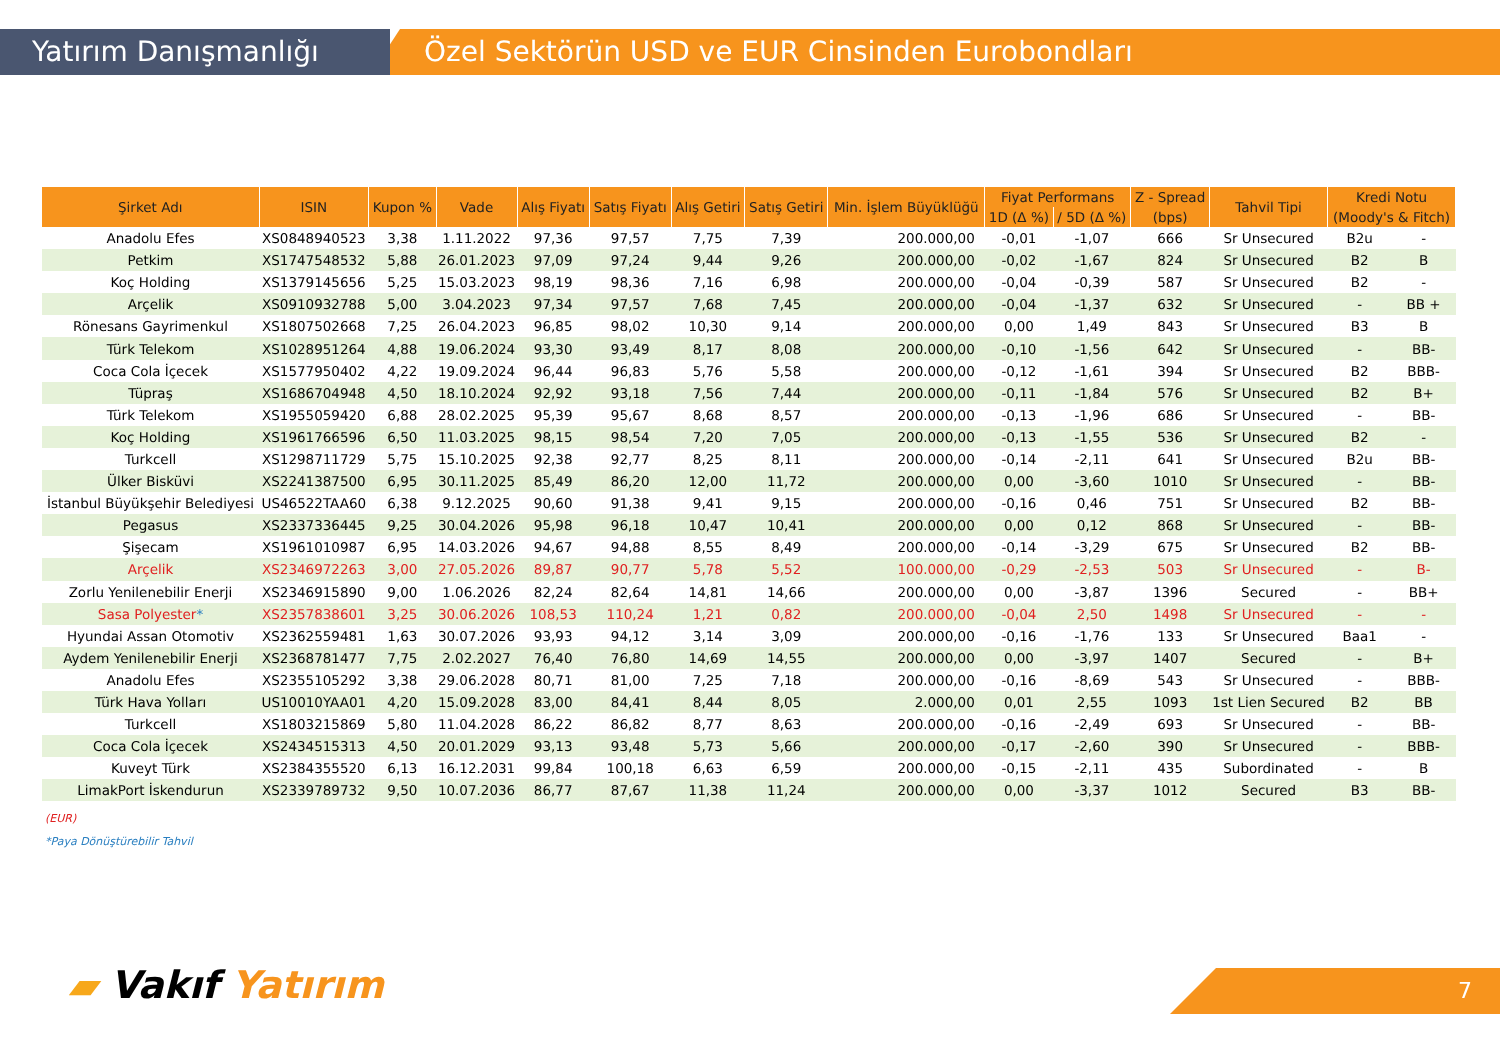Özel Sektörün USD ve EUR Cinsinden Eurobondları
Yatırım Danışmanlığı
| Şirket Adı | ISIN | Kupon % | Vade | Alış Fiyatı | Satış Fiyatı | Alış Getiri | Satış Getiri | Min. İşlem Büyüklüğü | Fiyat Performans | | Z - Spread | Tahvil Tipi | Kredi Notu | |
| --- | --- | --- | --- | --- | --- | --- | --- | --- | --- | --- | --- | --- | --- | --- |
| | | | | | | | | | 1D (Δ %) | / 5D (Δ %) | (bps) | | (Moody's & Fitch) | |
| Anadolu Efes | XS0848940523 | 3,38 | 1.11.2022 | 97,36 | 97,57 | 7,75 | 7,39 | 200.000,00 | -0,01 | -1,07 | 666 | Sr Unsecured | B2u | - |
| Petkim | XS1747548532 | 5,88 | 26.01.2023 | 97,09 | 97,24 | 9,44 | 9,26 | 200.000,00 | -0,02 | -1,67 | 824 | Sr Unsecured | B2 | B |
| Koç Holding | XS1379145656 | 5,25 | 15.03.2023 | 98,19 | 98,36 | 7,16 | 6,98 | 200.000,00 | -0,04 | -0,39 | 587 | Sr Unsecured | B2 | - |
| Arçelik | XS0910932788 | 5,00 | 3.04.2023 | 97,34 | 97,57 | 7,68 | 7,45 | 200.000,00 | -0,04 | -1,37 | 632 | Sr Unsecured | - | BB + |
| Rönesans Gayrimenkul | XS1807502668 | 7,25 | 26.04.2023 | 96,85 | 98,02 | 10,30 | 9,14 | 200.000,00 | 0,00 | 1,49 | 843 | Sr Unsecured | B3 | B |
| Türk Telekom | XS1028951264 | 4,88 | 19.06.2024 | 93,30 | 93,49 | 8,17 | 8,08 | 200.000,00 | -0,10 | -1,56 | 642 | Sr Unsecured | - | BB- |
| Coca Cola İçecek | XS1577950402 | 4,22 | 19.09.2024 | 96,44 | 96,83 | 5,76 | 5,58 | 200.000,00 | -0,12 | -1,61 | 394 | Sr Unsecured | B2 | BBB- |
| Tüpraş | XS1686704948 | 4,50 | 18.10.2024 | 92,92 | 93,18 | 7,56 | 7,44 | 200.000,00 | -0,11 | -1,84 | 576 | Sr Unsecured | B2 | B+ |
| Türk Telekom | XS1955059420 | 6,88 | 28.02.2025 | 95,39 | 95,67 | 8,68 | 8,57 | 200.000,00 | -0,13 | -1,96 | 686 | Sr Unsecured | - | BB- |
| Koç Holding | XS1961766596 | 6,50 | 11.03.2025 | 98,15 | 98,54 | 7,20 | 7,05 | 200.000,00 | -0,13 | -1,55 | 536 | Sr Unsecured | B2 | - |
| Turkcell | XS1298711729 | 5,75 | 15.10.2025 | 92,38 | 92,77 | 8,25 | 8,11 | 200.000,00 | -0,14 | -2,11 | 641 | Sr Unsecured | B2u | BB- |
| Ülker Bisküvi | XS2241387500 | 6,95 | 30.11.2025 | 85,49 | 86,20 | 12,00 | 11,72 | 200.000,00 | 0,00 | -3,60 | 1010 | Sr Unsecured | - | BB- |
| İstanbul Büyükşehir Belediyesi | US46522TAA60 | 6,38 | 9.12.2025 | 90,60 | 91,38 | 9,41 | 9,15 | 200.000,00 | -0,16 | 0,46 | 751 | Sr Unsecured | B2 | BB- |
| Pegasus | XS2337336445 | 9,25 | 30.04.2026 | 95,98 | 96,18 | 10,47 | 10,41 | 200.000,00 | 0,00 | 0,12 | 868 | Sr Unsecured | - | BB- |
| Şişecam | XS1961010987 | 6,95 | 14.03.2026 | 94,67 | 94,88 | 8,55 | 8,49 | 200.000,00 | -0,14 | -3,29 | 675 | Sr Unsecured | B2 | BB- |
| Arçelik | XS2346972263 | 3,00 | 27.05.2026 | 89,87 | 90,77 | 5,78 | 5,52 | 100.000,00 | -0,29 | -2,53 | 503 | Sr Unsecured | - | B- |
| Zorlu Yenilenebilir Enerji | XS2346915890 | 9,00 | 1.06.2026 | 82,24 | 82,64 | 14,81 | 14,66 | 200.000,00 | 0,00 | -3,87 | 1396 | Secured | - | BB+ |
| Sasa Polyester * | XS2357838601 | 3,25 | 30.06.2026 | 108,53 | 110,24 | 1,21 | 0,82 | 200.000,00 | -0,04 | 2,50 | 1498 | Sr Unsecured | - | - |
| Hyundai Assan Otomotiv | XS2362559481 | 1,63 | 30.07.2026 | 93,93 | 94,12 | 3,14 | 3,09 | 200.000,00 | -0,16 | -1,76 | 133 | Sr Unsecured | Baa1 | - |
| Aydem Yenilenebilir Enerji | XS2368781477 | 7,75 | 2.02.2027 | 76,40 | 76,80 | 14,69 | 14,55 | 200.000,00 | 0,00 | -3,97 | 1407 | Secured | - | B+ |
| Anadolu Efes | XS2355105292 | 3,38 | 29.06.2028 | 80,71 | 81,00 | 7,25 | 7,18 | 200.000,00 | -0,16 | -8,69 | 543 | Sr Unsecured | - | BBB- |
| Türk Hava Yolları | US10010YAA01 | 4,20 | 15.09.2028 | 83,00 | 84,41 | 8,44 | 8,05 | 2.000,00 | 0,01 | 2,55 | 1093 | 1st Lien Secured | B2 | BB |
| Turkcell | XS1803215869 | 5,80 | 11.04.2028 | 86,22 | 86,82 | 8,77 | 8,63 | 200.000,00 | -0,16 | -2,49 | 693 | Sr Unsecured | - | BB- |
| Coca Cola İçecek | XS2434515313 | 4,50 | 20.01.2029 | 93,13 | 93,48 | 5,73 | 5,66 | 200.000,00 | -0,17 | -2,60 | 390 | Sr Unsecured | - | BBB- |
| Kuveyt Türk | XS2384355520 | 6,13 | 16.12.2031 | 99,84 | 100,18 | 6,63 | 6,59 | 200.000,00 | -0,15 | -2,11 | 435 | Subordinated | - | B |
| LimakPort İskendurun | XS2339789732 | 9,50 | 10.07.2036 | 86,77 | 87,67 | 11,38 | 11,24 | 200.000,00 | 0,00 | -3,37 | 1012 | Secured | B3 | BB- |
(EUR)
*Paya Dönüştürebilir Tahvil
▰ Vakıf Yatırım 7